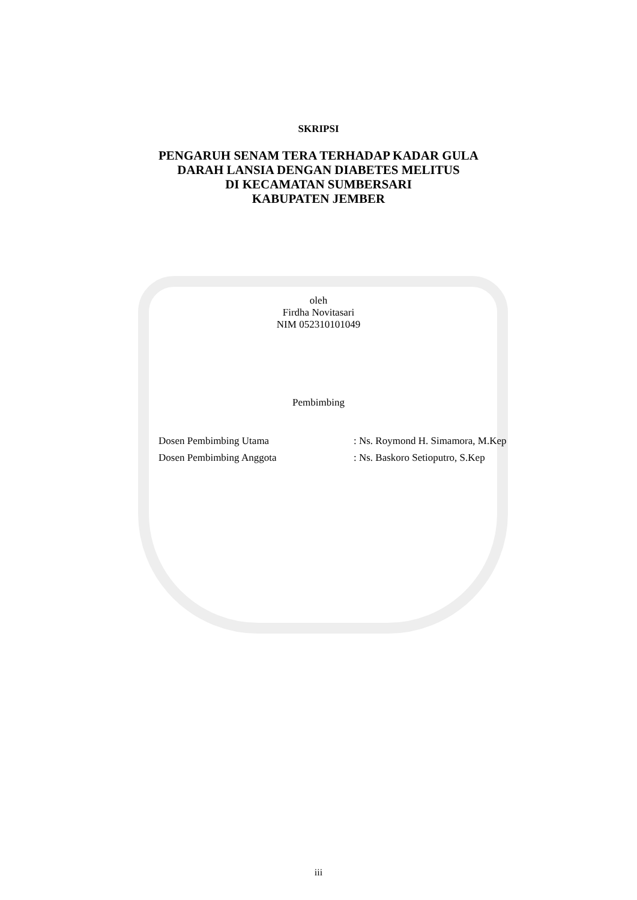SKRIPSI
PENGARUH SENAM TERA TERHADAP KADAR GULA
DARAH LANSIA DENGAN DIABETES MELITUS
DI KECAMATAN SUMBERSARI
KABUPATEN JEMBER
oleh
Firdha Novitasari
NIM 052310101049
Pembimbing
| Dosen Pembimbing Utama | : Ns. Roymond H. Simamora, M.Kep |
| Dosen Pembimbing Anggota | : Ns. Baskoro Setioputro, S.Kep |
iii